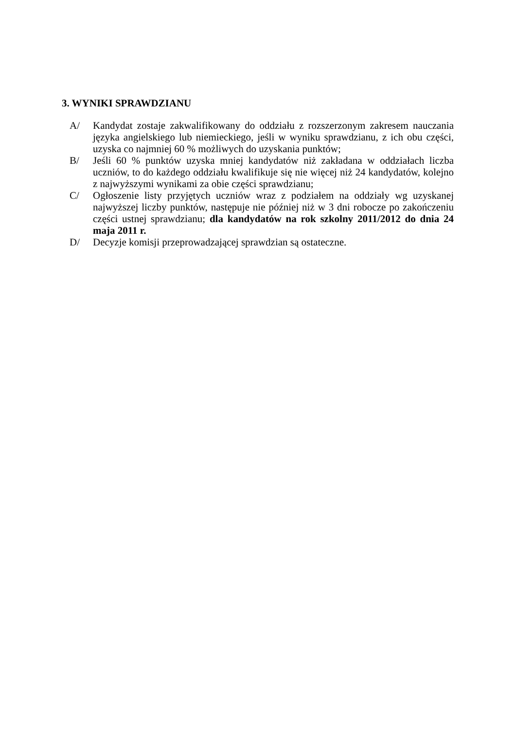3. WYNIKI SPRAWDZIANU
A/ Kandydat zostaje zakwalifikowany do oddziału z rozszerzonym zakresem nauczania języka angielskiego lub niemieckiego, jeśli w wyniku sprawdzianu, z ich obu części, uzyska co najmniej 60 % możliwych do uzyskania punktów;
B/ Jeśli 60 % punktów uzyska mniej kandydatów niż zakładana w oddziałach liczba uczniów, to do każdego oddziału kwalifikuje się nie więcej niż 24 kandydatów, kolejno z najwyższymi wynikami za obie części sprawdzianu;
C/ Ogłoszenie listy przyjętych uczniów wraz z podziałem na oddziały wg uzyskanej najwyższej liczby punktów, następuje nie później niż w 3 dni robocze po zakończeniu części ustnej sprawdzianu; dla kandydatów na rok szkolny 2011/2012 do dnia 24 maja 2011 r.
D/ Decyzje komisji przeprowadzającej sprawdzian są ostateczne.